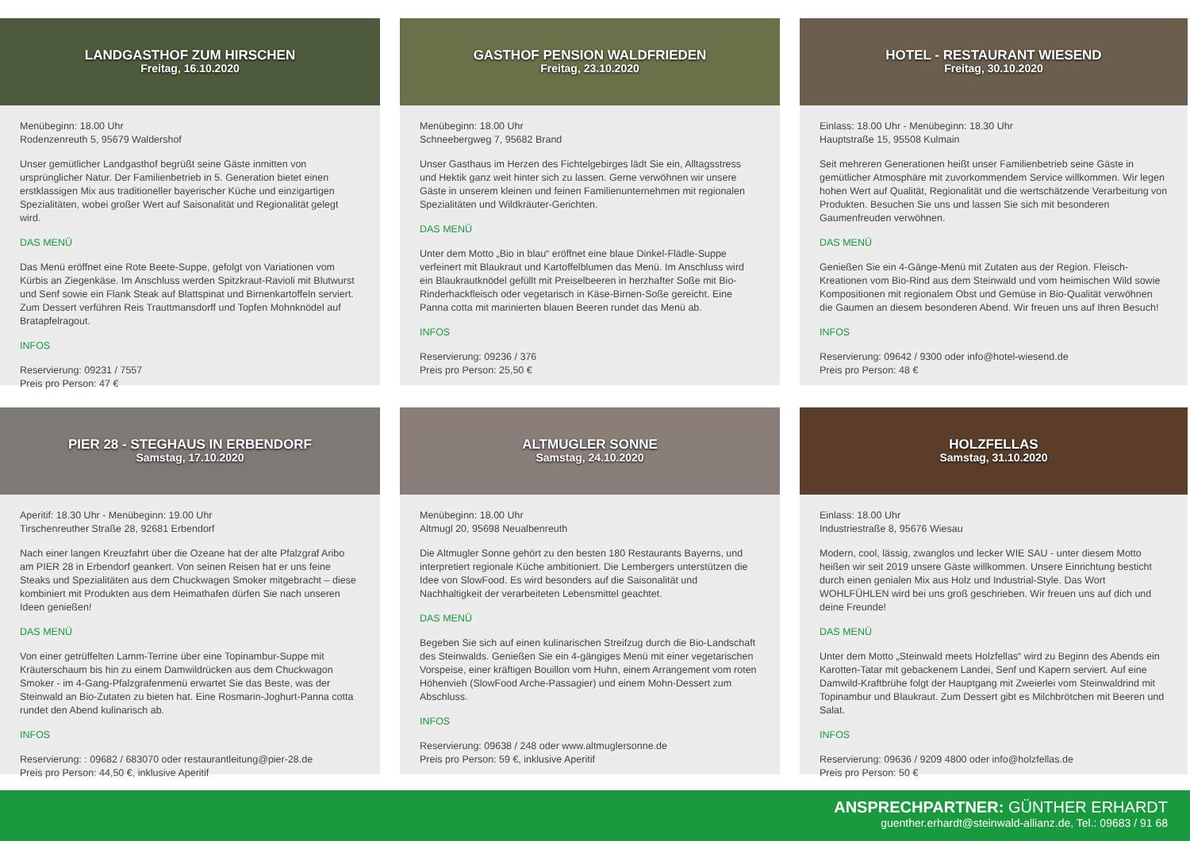LANDGASTHOF ZUM HIRSCHEN
Freitag, 16.10.2020
Menübeginn: 18.00 Uhr
Rodenzenreuth 5, 95679 Waldershof
Unser gemütlicher Landgasthof begrüßt seine Gäste inmitten von ursprünglicher Natur. Der Familienbetrieb in 5. Generation bietet einen erstklassigen Mix aus traditioneller bayerischer Küche und einzigartigen Spezialitäten, wobei großer Wert auf Saisonalität und Regionalität gelegt wird.
DAS MENÜ
Das Menü eröffnet eine Rote Beete-Suppe, gefolgt von Variationen vom Kürbis an Ziegenkäse. Im Anschluss werden Spitzkraut-Ravioli mit Blutwurst und Senf sowie ein Flank Steak auf Blattspinat und Birnenkartoffeln serviert. Zum Dessert verführen Reis Trauttmansdorff und Topfen Mohnknödel auf Bratapfelragout.
INFOS
Reservierung: 09231 / 7557
Preis pro Person: 47 €
GASTHOF PENSION WALDFRIEDEN
Freitag, 23.10.2020
Menübeginn: 18.00 Uhr
Schneebergweg 7, 95682 Brand
Unser Gasthaus im Herzen des Fichtelgebirges lädt Sie ein, Alltagsstress und Hektik ganz weit hinter sich zu lassen. Gerne verwöhnen wir unsere Gäste in unserem kleinen und feinen Familienunternehmen mit regionalen Spezialitäten und Wildkräuter-Gerichten.
DAS MENÜ
Unter dem Motto „Bio in blau“ eröffnet eine blaue Dinkel-Flädle-Suppe verfeinert mit Blaukraut und Kartoffelblumen das Menü. Im Anschluss wird ein Blaukrautknödel gefüllt mit Preiselbeeren in herzhafter Soße mit Bio-Rinderhackfleisch oder vegetarisch in Käse-Birnen-Soße gereicht. Eine Panna cotta mit marinierten blauen Beeren rundet das Menü ab.
INFOS
Reservierung: 09236 / 376
Preis pro Person: 25,50 €
HOTEL - RESTAURANT WIESEND
Freitag, 30.10.2020
Einlass: 18.00 Uhr - Menübeginn: 18.30 Uhr
Hauptstraße 15, 95508 Kulmain
Seit mehreren Generationen heißt unser Familienbetrieb seine Gäste in gemütlicher Atmosphäre mit zuvorkommendem Service willkommen. Wir legen hohen Wert auf Qualität, Regionalität und die wertschätzende Verarbeitung von Produkten. Besuchen Sie uns und lassen Sie sich mit besonderen Gaumenfreuden verwöhnen.
DAS MENÜ
Genießen Sie ein 4-Gänge-Menü mit Zutaten aus der Region. Fleisch-Kreationen vom Bio-Rind aus dem Steinwald und vom heimischen Wild sowie Kompositionen mit regionalem Obst und Gemüse in Bio-Qualität verwöhnen die Gaumen an diesem besonderen Abend. Wir freuen uns auf Ihren Besuch!
INFOS
Reservierung: 09642 / 9300 oder info@hotel-wiesend.de
Preis pro Person: 48 €
PIER 28 - STEGHAUS IN ERBENDORF
Samstag, 17.10.2020
Aperitif: 18.30 Uhr - Menübeginn: 19.00 Uhr
Tirschenreuther Straße 28, 92681 Erbendorf
Nach einer langen Kreuzfahrt über die Ozeane hat der alte Pfalzgraf Aribo am PIER 28 in Erbendorf geankert. Von seinen Reisen hat er uns feine Steaks und Spezialitäten aus dem Chuckwagen Smoker mitgebracht – diese kombiniert mit Produkten aus dem Heimathafen dürfen Sie nach unseren Ideen genießen!
DAS MENÜ
Von einer getrüffelten Lamm-Terrine über eine Topinambur-Suppe mit Kräuterschaum bis hin zu einem Damwildrücken aus dem Chuckwagon Smoker - im 4-Gang-Pfalzgrafenmenü erwartet Sie das Beste, was der Steinwald an Bio-Zutaten zu bieten hat. Eine Rosmarin-Joghurt-Panna cotta rundet den Abend kulinarisch ab.
INFOS
Reservierung: : 09682 / 683070 oder restaurantleitung@pier-28.de
Preis pro Person: 44,50 €, inklusive Aperitif
ALTMUGLER SONNE
Samstag, 24.10.2020
Menübeginn: 18.00 Uhr
Altmugl 20, 95698 Neualbenreuth
Die Altmugler Sonne gehört zu den besten 180 Restaurants Bayerns, und interpretiert regionale Küche ambitioniert. Die Lembergers unterstützen die Idee von SlowFood. Es wird besonders auf die Saisonalität und Nachhaltigkeit der verarbeiteten Lebensmittel geachtet.
DAS MENÜ
Begeben Sie sich auf einen kulinarischen Streifzug durch die Bio-Landschaft des Steinwalds. Genießen Sie ein 4-gängiges Menü mit einer vegetarischen Vorspeise, einer kräftigen Bouillon vom Huhn, einem Arrangement vom roten Höhenvieh (SlowFood Arche-Passagier) und einem Mohn-Dessert zum Abschluss.
INFOS
Reservierung: 09638 / 248 oder www.altmuglersonne.de
Preis pro Person: 59 €, inklusive Aperitif
HOLZFELLAS
Samstag, 31.10.2020
Einlass: 18.00 Uhr
Industriestraße 8, 95676 Wiesau
Modern, cool, lässig, zwanglos und lecker WIE SAU - unter diesem Motto heißen wir seit 2019 unsere Gäste willkommen. Unsere Einrichtung besticht durch einen genialen Mix aus Holz und Industrial-Style. Das Wort WOHLFÜHLEN wird bei uns groß geschrieben. Wir freuen uns auf dich und deine Freunde!
DAS MENÜ
Unter dem Motto „Steinwald meets Holzfellas“ wird zu Beginn des Abends ein Karotten-Tatar mit gebackenem Landei, Senf und Kapern serviert. Auf eine Damwild-Kraftbrühe folgt der Hauptgang mit Zweierlei vom Steinwaldrind mit Topinambur und Blaukraut. Zum Dessert gibt es Milchbrötchen mit Beeren und Salat.
INFOS
Reservierung: 09636 / 9209 4800 oder info@holzfellas.de
Preis pro Person: 50 €
ANSPRECHPARTNER: GÜNTHER ERHARDT
guenther.erhardt@steinwald-allianz.de, Tel.: 09683 / 91 68